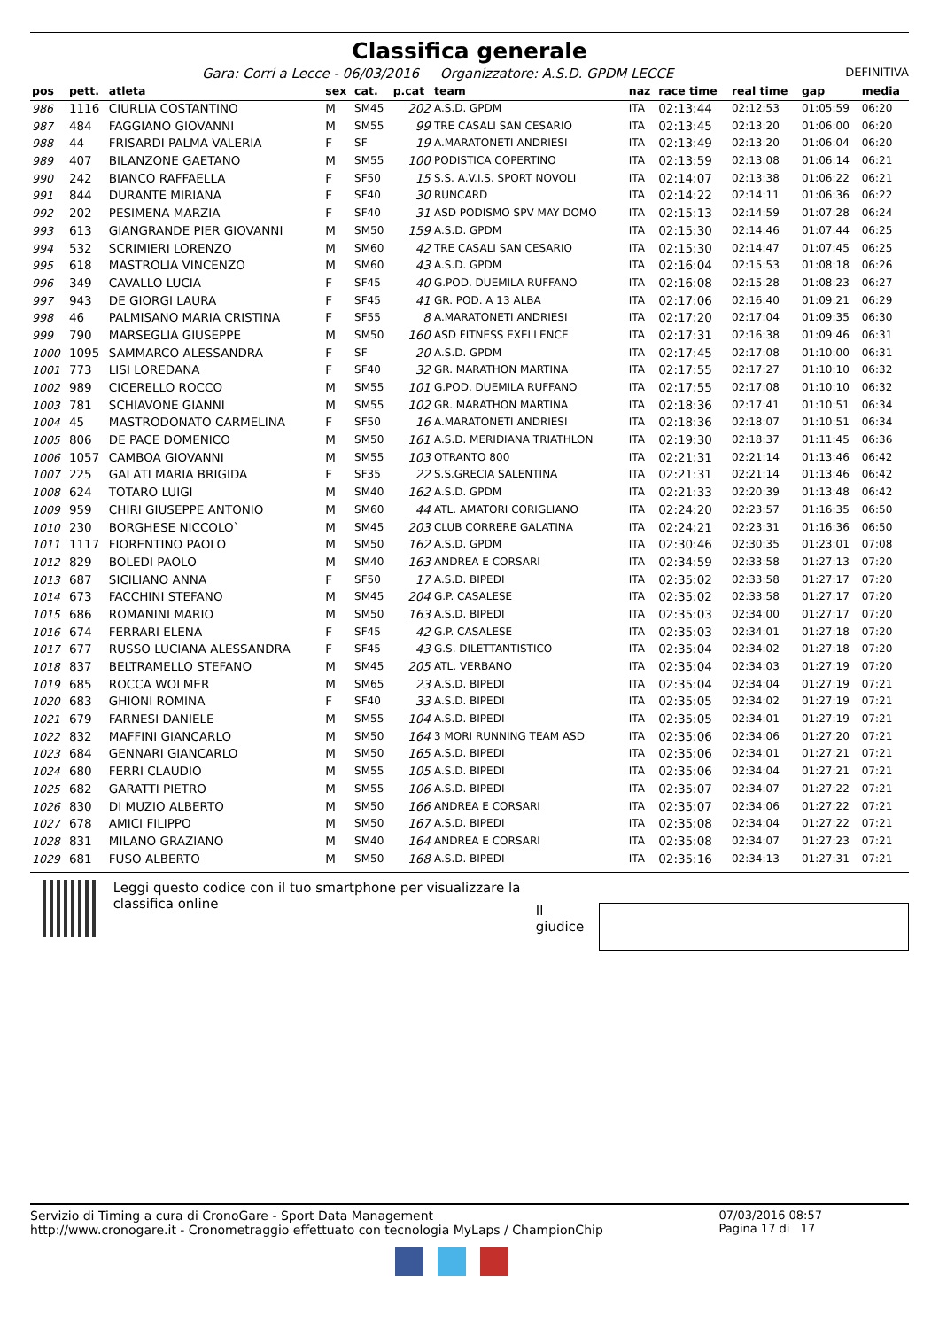Classifica generale
Gara: Corri a Lecce - 06/03/2016 Organizzatore: A.S.D. GPDM LECCE DEFINITIVA
| pos | pett. | atleta | sex | cat. | p.cat | team | naz | race time | real time | gap | media |
| --- | --- | --- | --- | --- | --- | --- | --- | --- | --- | --- | --- |
| 986 | 1116 | CIURLIA COSTANTINO | M | SM45 | 202 | A.S.D. GPDM | ITA | 02:13:44 | 02:12:53 | 01:05:59 | 06:20 |
| 987 | 484 | FAGGIANO GIOVANNI | M | SM55 | 99 | TRE CASALI SAN CESARIO | ITA | 02:13:45 | 02:13:20 | 01:06:00 | 06:20 |
| 988 | 44 | FRISARDI PALMA VALERIA | F | SF | 19 | A.MARATONETI ANDRIESI | ITA | 02:13:49 | 02:13:20 | 01:06:04 | 06:20 |
| 989 | 407 | BILANZONE GAETANO | M | SM55 | 100 | PODISTICA COPERTINO | ITA | 02:13:59 | 02:13:08 | 01:06:14 | 06:21 |
| 990 | 242 | BIANCO RAFFAELLA | F | SF50 | 15 | S.S. A.V.I.S. SPORT NOVOLI | ITA | 02:14:07 | 02:13:38 | 01:06:22 | 06:21 |
| 991 | 844 | DURANTE MIRIANA | F | SF40 | 30 | RUNCARD | ITA | 02:14:22 | 02:14:11 | 01:06:36 | 06:22 |
| 992 | 202 | PESIMENA MARZIA | F | SF40 | 31 | ASD PODISMO SPV MAY DOMO | ITA | 02:15:13 | 02:14:59 | 01:07:28 | 06:24 |
| 993 | 613 | GIANGRANDE PIER GIOVANNI | M | SM50 | 159 | A.S.D. GPDM | ITA | 02:15:30 | 02:14:46 | 01:07:44 | 06:25 |
| 994 | 532 | SCRIMIERI LORENZO | M | SM60 | 42 | TRE CASALI SAN CESARIO | ITA | 02:15:30 | 02:14:47 | 01:07:45 | 06:25 |
| 995 | 618 | MASTROLIA VINCENZO | M | SM60 | 43 | A.S.D. GPDM | ITA | 02:16:04 | 02:15:53 | 01:08:18 | 06:26 |
| 996 | 349 | CAVALLO LUCIA | F | SF45 | 40 | G.POD. DUEMILA RUFFANO | ITA | 02:16:08 | 02:15:28 | 01:08:23 | 06:27 |
| 997 | 943 | DE GIORGI LAURA | F | SF45 | 41 | GR. POD. A 13 ALBA | ITA | 02:17:06 | 02:16:40 | 01:09:21 | 06:29 |
| 998 | 46 | PALMISANO MARIA CRISTINA | F | SF55 | 8 | A.MARATONETI ANDRIESI | ITA | 02:17:20 | 02:17:04 | 01:09:35 | 06:30 |
| 999 | 790 | MARSEGLIA GIUSEPPE | M | SM50 | 160 | ASD FITNESS EXELLENCE | ITA | 02:17:31 | 02:16:38 | 01:09:46 | 06:31 |
| 1000 | 1095 | SAMMARCO ALESSANDRA | F | SF | 20 | A.S.D. GPDM | ITA | 02:17:45 | 02:17:08 | 01:10:00 | 06:31 |
| 1001 | 773 | LISI LOREDANA | F | SF40 | 32 | GR. MARATHON MARTINA | ITA | 02:17:55 | 02:17:27 | 01:10:10 | 06:32 |
| 1002 | 989 | CICERELLO ROCCO | M | SM55 | 101 | G.POD. DUEMILA RUFFANO | ITA | 02:17:55 | 02:17:08 | 01:10:10 | 06:32 |
| 1003 | 781 | SCHIAVONE GIANNI | M | SM55 | 102 | GR. MARATHON MARTINA | ITA | 02:18:36 | 02:17:41 | 01:10:51 | 06:34 |
| 1004 | 45 | MASTRODONATO CARMELINA | F | SF50 | 16 | A.MARATONETI ANDRIESI | ITA | 02:18:36 | 02:18:07 | 01:10:51 | 06:34 |
| 1005 | 806 | DE PACE DOMENICO | M | SM50 | 161 | A.S.D. MERIDIANA TRIATHLON | ITA | 02:19:30 | 02:18:37 | 01:11:45 | 06:36 |
| 1006 | 1057 | CAMBOA GIOVANNI | M | SM55 | 103 | OTRANTO 800 | ITA | 02:21:31 | 02:21:14 | 01:13:46 | 06:42 |
| 1007 | 225 | GALATI MARIA BRIGIDA | F | SF35 | 22 | S.S.GRECIA SALENTINA | ITA | 02:21:31 | 02:21:14 | 01:13:46 | 06:42 |
| 1008 | 624 | TOTARO LUIGI | M | SM40 | 162 | A.S.D. GPDM | ITA | 02:21:33 | 02:20:39 | 01:13:48 | 06:42 |
| 1009 | 959 | CHIRI GIUSEPPE ANTONIO | M | SM60 | 44 | ATL. AMATORI CORIGLIANO | ITA | 02:24:20 | 02:23:57 | 01:16:35 | 06:50 |
| 1010 | 230 | BORGHESE NICCOLO` | M | SM45 | 203 | CLUB CORRERE GALATINA | ITA | 02:24:21 | 02:23:31 | 01:16:36 | 06:50 |
| 1011 | 1117 | FIORENTINO PAOLO | M | SM50 | 162 | A.S.D. GPDM | ITA | 02:30:46 | 02:30:35 | 01:23:01 | 07:08 |
| 1012 | 829 | BOLEDI PAOLO | M | SM40 | 163 | ANDREA E CORSARI | ITA | 02:34:59 | 02:33:58 | 01:27:13 | 07:20 |
| 1013 | 687 | SICILIANO ANNA | F | SF50 | 17 | A.S.D. BIPEDI | ITA | 02:35:02 | 02:33:58 | 01:27:17 | 07:20 |
| 1014 | 673 | FACCHINI STEFANO | M | SM45 | 204 | G.P. CASALESE | ITA | 02:35:02 | 02:33:58 | 01:27:17 | 07:20 |
| 1015 | 686 | ROMANINI MARIO | M | SM50 | 163 | A.S.D. BIPEDI | ITA | 02:35:03 | 02:34:00 | 01:27:17 | 07:20 |
| 1016 | 674 | FERRARI ELENA | F | SF45 | 42 | G.P. CASALESE | ITA | 02:35:03 | 02:34:01 | 01:27:18 | 07:20 |
| 1017 | 677 | RUSSO LUCIANA ALESSANDRA | F | SF45 | 43 | G.S. DILETTANTISTICO | ITA | 02:35:04 | 02:34:02 | 01:27:18 | 07:20 |
| 1018 | 837 | BELTRAMELLO STEFANO | M | SM45 | 205 | ATL. VERBANO | ITA | 02:35:04 | 02:34:03 | 01:27:19 | 07:20 |
| 1019 | 685 | ROCCA WOLMER | M | SM65 | 23 | A.S.D. BIPEDI | ITA | 02:35:04 | 02:34:04 | 01:27:19 | 07:21 |
| 1020 | 683 | GHIONI ROMINA | F | SF40 | 33 | A.S.D. BIPEDI | ITA | 02:35:05 | 02:34:02 | 01:27:19 | 07:21 |
| 1021 | 679 | FARNESI DANIELE | M | SM55 | 104 | A.S.D. BIPEDI | ITA | 02:35:05 | 02:34:01 | 01:27:19 | 07:21 |
| 1022 | 832 | MAFFINI GIANCARLO | M | SM50 | 164 | 3 MORI RUNNING TEAM ASD | ITA | 02:35:06 | 02:34:06 | 01:27:20 | 07:21 |
| 1023 | 684 | GENNARI GIANCARLO | M | SM50 | 165 | A.S.D. BIPEDI | ITA | 02:35:06 | 02:34:01 | 01:27:21 | 07:21 |
| 1024 | 680 | FERRI CLAUDIO | M | SM55 | 105 | A.S.D. BIPEDI | ITA | 02:35:06 | 02:34:04 | 01:27:21 | 07:21 |
| 1025 | 682 | GARATTI PIETRO | M | SM55 | 106 | A.S.D. BIPEDI | ITA | 02:35:07 | 02:34:07 | 01:27:22 | 07:21 |
| 1026 | 830 | DI MUZIO ALBERTO | M | SM50 | 166 | ANDREA E CORSARI | ITA | 02:35:07 | 02:34:06 | 01:27:22 | 07:21 |
| 1027 | 678 | AMICI FILIPPO | M | SM50 | 167 | A.S.D. BIPEDI | ITA | 02:35:08 | 02:34:04 | 01:27:22 | 07:21 |
| 1028 | 831 | MILANO GRAZIANO | M | SM40 | 164 | ANDREA E CORSARI | ITA | 02:35:08 | 02:34:07 | 01:27:23 | 07:21 |
| 1029 | 681 | FUSO ALBERTO | M | SM50 | 168 | A.S.D. BIPEDI | ITA | 02:35:16 | 02:34:13 | 01:27:31 | 07:21 |
Leggi questo codice con il tuo smartphone per visualizzare la classifica online
Il giudice
Servizio di Timing a cura di CronoGare - Sport Data Management
http://www.cronogare.it - Cronometraggio effettuato con tecnologia MyLaps / ChampionChip
07/03/2016 08:57
Pagina 17 di 17